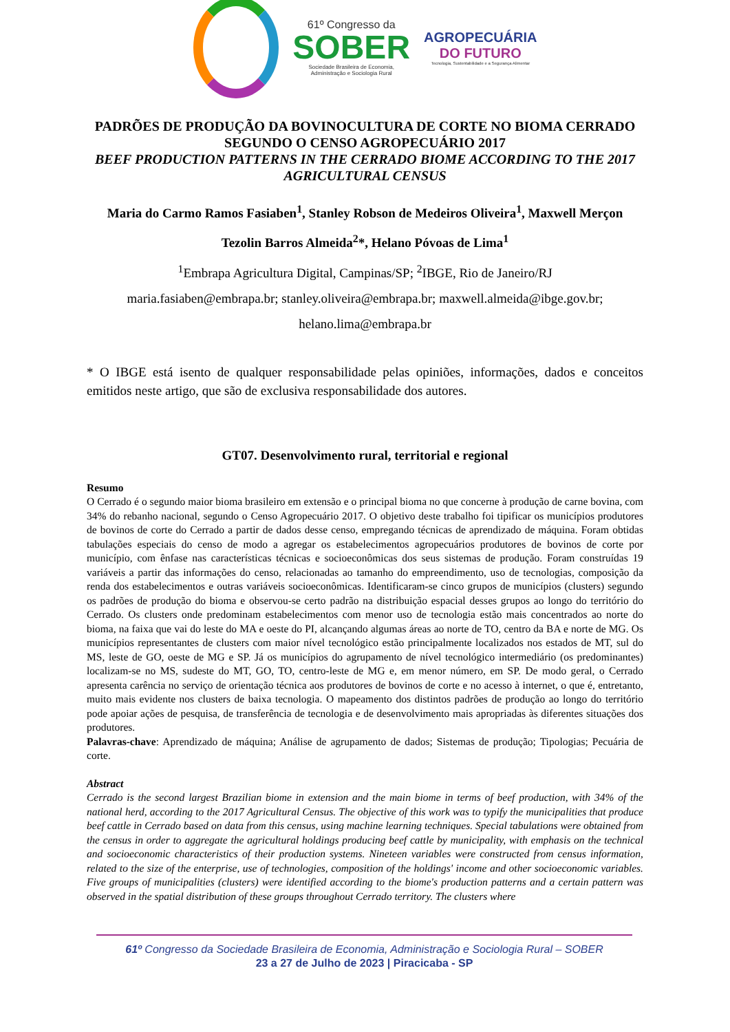61º Congresso da
SOBER
Sociedade Brasileira de Economia,
Administração e Sociologia Rural
AGROPECUÁRIA
DO FUTURO
Tecnologia, Sustentabilidade e a Segurança Alimentar
PADRÕES DE PRODUÇÃO DA BOVINOCULTURA DE CORTE NO BIOMA CERRADO SEGUNDO O CENSO AGROPECUÁRIO 2017
BEEF PRODUCTION PATTERNS IN THE CERRADO BIOME ACCORDING TO THE 2017 AGRICULTURAL CENSUS
Maria do Carmo Ramos Fasiaben<sup>1</sup>, Stanley Robson de Medeiros Oliveira<sup>1</sup>, Maxwell Merçon Tezolin Barros Almeida<sup>2</sup>*, Helano Póvoas de Lima<sup>1</sup>
<sup>1</sup> Embrapa Agricultura Digital, Campinas/SP; <sup>2</sup>IBGE, Rio de Janeiro/RJ
maria.fasiaben@embrapa.br; stanley.oliveira@embrapa.br; maxwell.almeida@ibge.gov.br; helano.lima@embrapa.br
* O IBGE está isento de qualquer responsabilidade pelas opiniões, informações, dados e conceitos emitidos neste artigo, que são de exclusiva responsabilidade dos autores.
GT07. Desenvolvimento rural, territorial e regional
Resumo
O Cerrado é o segundo maior bioma brasileiro em extensão e o principal bioma no que concerne à produção de carne bovina, com 34% do rebanho nacional, segundo o Censo Agropecuário 2017. O objetivo deste trabalho foi tipificar os municípios produtores de bovinos de corte do Cerrado a partir de dados desse censo, empregando técnicas de aprendizado de máquina. Foram obtidas tabulações especiais do censo de modo a agregar os estabelecimentos agropecuários produtores de bovinos de corte por município, com ênfase nas características técnicas e socioeconômicas dos seus sistemas de produção. Foram construídas 19 variáveis a partir das informações do censo, relacionadas ao tamanho do empreendimento, uso de tecnologias, composição da renda dos estabelecimentos e outras variáveis socioeconômicas. Identificaram-se cinco grupos de municípios (clusters) segundo os padrões de produção do bioma e observou-se certo padrão na distribuição espacial desses grupos ao longo do território do Cerrado. Os clusters onde predominam estabelecimentos com menor uso de tecnologia estão mais concentrados ao norte do bioma, na faixa que vai do leste do MA e oeste do PI, alcançando algumas áreas ao norte de TO, centro da BA e norte de MG. Os municípios representantes de clusters com maior nível tecnológico estão principalmente localizados nos estados de MT, sul do MS, leste de GO, oeste de MG e SP. Já os municípios do agrupamento de nível tecnológico intermediário (os predominantes) localizam-se no MS, sudeste do MT, GO, TO, centro-leste de MG e, em menor número, em SP. De modo geral, o Cerrado apresenta carência no serviço de orientação técnica aos produtores de bovinos de corte e no acesso à internet, o que é, entretanto, muito mais evidente nos clusters de baixa tecnologia. O mapeamento dos distintos padrões de produção ao longo do território pode apoiar ações de pesquisa, de transferência de tecnologia e de desenvolvimento mais apropriadas às diferentes situações dos produtores.
Palavras-chave: Aprendizado de máquina; Análise de agrupamento de dados; Sistemas de produção; Tipologias; Pecuária de corte.
Abstract
Cerrado is the second largest Brazilian biome in extension and the main biome in terms of beef production, with 34% of the national herd, according to the 2017 Agricultural Census. The objective of this work was to typify the municipalities that produce beef cattle in Cerrado based on data from this census, using machine learning techniques. Special tabulations were obtained from the census in order to aggregate the agricultural holdings producing beef cattle by municipality, with emphasis on the technical and socioeconomic characteristics of their production systems. Nineteen variables were constructed from census information, related to the size of the enterprise, use of technologies, composition of the holdings' income and other socioeconomic variables. Five groups of municipalities (clusters) were identified according to the biome's production patterns and a certain pattern was observed in the spatial distribution of these groups throughout Cerrado territory. The clusters where
61º Congresso da Sociedade Brasileira de Economia, Administração e Sociologia Rural – SOBER
23 a 27 de Julho de 2023 | Piracicaba - SP